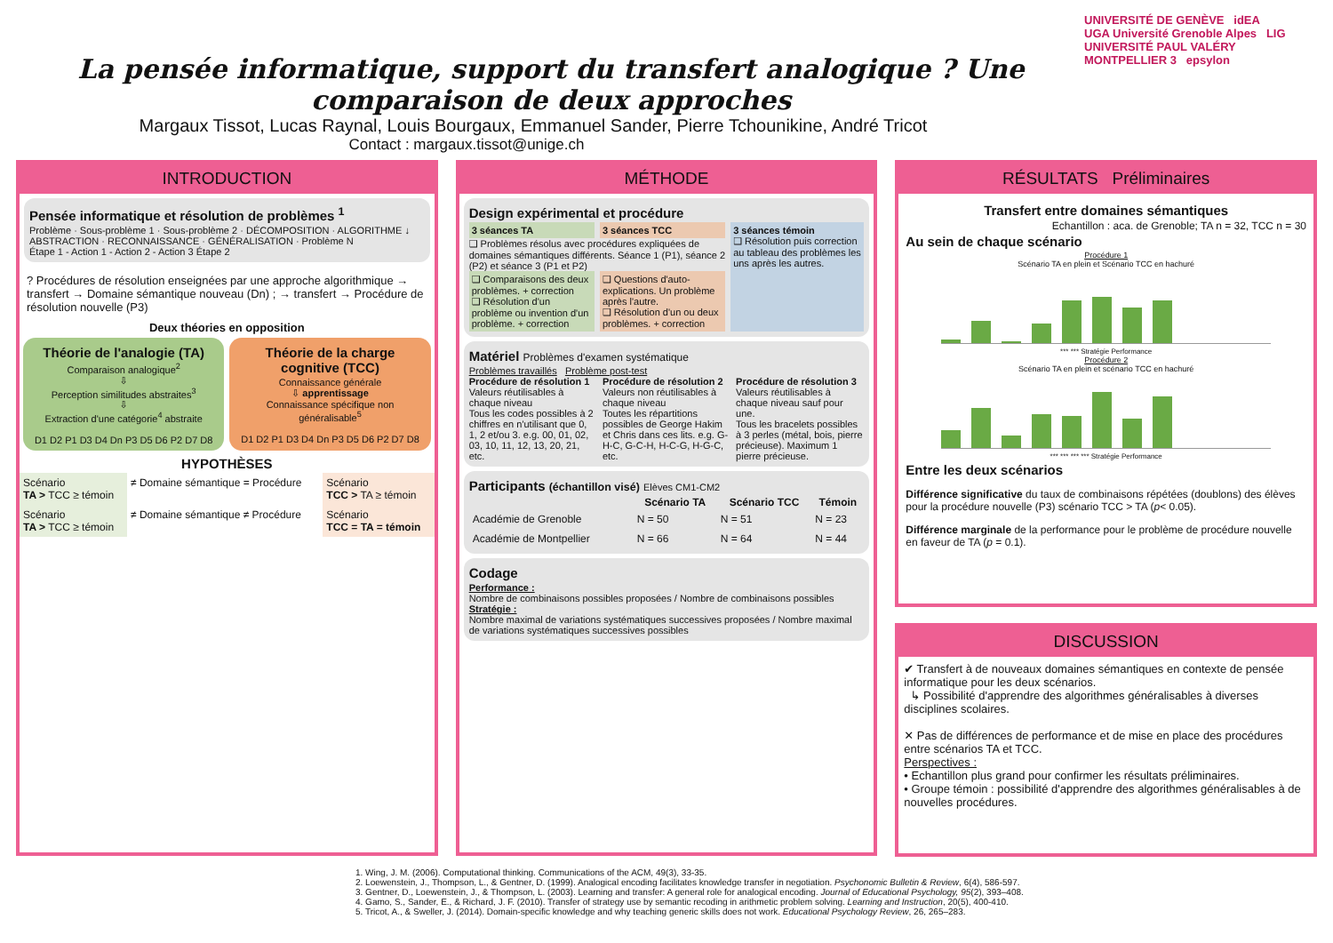UNIVERSITÉ DE GENÈVE idEA
UGA Université Grenoble Alpes LIG
UNIVERSITÉ PAUL VALÉRY MONTPELLIER 3 epsylon
La pensée informatique, support du transfert analogique ? Une comparaison de deux approches
Margaux Tissot, Lucas Raynal, Louis Bourgaux, Emmanuel Sander, Pierre Tchounikine, André Tricot
Contact : margaux.tissot@unige.ch
INTRODUCTION
Pensée informatique et résolution de problèmes <sup>1</sup>
Problème · Sous-problème 1 · Sous-problème 2 · DÉCOMPOSITION · ALGORITHME ↓ ABSTRACTION · RECONNAISSANCE · GÉNÉRALISATION · Problème N
Étape 1 - Action 1 - Action 2 - Action 3 Étape 2
? Procédures de résolution enseignées par une approche algorithmique → transfert → Domaine sémantique nouveau (Dn) ; → transfert → Procédure de résolution nouvelle (P3)
Deux théories en opposition
Théorie de l'analogie (TA)
Comparaison analogique<sup>2</sup>
⇩
Perception similitudes abstraites<sup>3</sup>
⇩
Extraction d'une catégorie<sup>4</sup> abstraite
D1 D2 P1 D3 D4 Dn P3 D5 D6 P2 D7 D8
Théorie de la charge cognitive (TCC)
Connaissance générale
⇩ apprentissage
Connaissance spécifique non généralisable<sup>5</sup>
D1 D2 P1 D3 D4 Dn P3 D5 D6 P2 D7 D8
HYPOTHÈSES
| Scénario TA > TCC ≥ témoin | ≠ Domaine sémantique = Procédure | Scénario TCC > TA ≥ témoin |
| Scénario TA > TCC ≥ témoin | ≠ Domaine sémantique ≠ Procédure | Scénario TCC = TA = témoin |
MÉTHODE
Design expérimental et procédure
3 séances TA 3 séances TCC
❑ Problèmes résolus avec procédures expliquées de domaines sémantiques différents. Séance 1 (P1), séance 2 (P2) et séance 3 (P1 et P2)
❑ Comparaisons des deux problèmes. + correction
❑ Résolution d'un problème ou invention d'un problème. + correction
❑ Questions d'auto-explications. Un problème après l'autre.
❑ Résolution d'un ou deux problèmes. + correction
3 séances témoin
❑ Résolution puis correction au tableau des problèmes les uns après les autres.
Matériel Problèmes d'examen systématique
Problèmes travaillés Problème post-test
Procédure de résolution 1
Valeurs réutilisables à chaque niveau
Tous les codes possibles à 2 chiffres en n'utilisant que 0, 1, 2 et/ou 3. e.g. 00, 01, 02, 03, 10, 11, 12, 13, 20, 21, etc.
Procédure de résolution 2
Valeurs non réutilisables à chaque niveau
Toutes les répartitions possibles de George Hakim et Chris dans ces lits. e.g. G-H-C, G-C-H, H-C-G, H-G-C, etc.
Procédure de résolution 3
Valeurs réutilisables à chaque niveau sauf pour une.
Tous les bracelets possibles à 3 perles (métal, bois, pierre précieuse). Maximum 1 pierre précieuse.
Participants (échantillon visé) Elèves CM1-CM2
| | Scénario TA | Scénario TCC | Témoin |
| --- | --- | --- | --- |
| Académie de Grenoble | N = 50 | N = 51 | N = 23 |
| Académie de Montpellier | N = 66 | N = 64 | N = 44 |
Codage
Performance :
Nombre de combinaisons possibles proposées / Nombre de combinaisons possibles
Stratégie :
Nombre maximal de variations systématiques successives proposées / Nombre maximal de variations systématiques successives possibles
RÉSULTATS Préliminaires
Transfert entre domaines sémantiques
Echantillon : aca. de Grenoble; TA n = 32, TCC n = 30
Au sein de chaque scénario
Procédure 1
Scénario TA en plein et Scénario TCC en hachuré
*** *** Stratégie Performance
Procédure 2
Scénario TA en plein et scénario TCC en hachuré
*** *** *** *** Stratégie Performance
Entre les deux scénarios
Différence significative du taux de combinaisons répétées (doublons) des élèves pour la procédure nouvelle (P3) scénario TCC > TA (p< 0.05).
Différence marginale de la performance pour le problème de procédure nouvelle en faveur de TA (p = 0.1).
DISCUSSION
✔ Transfert à de nouveaux domaines sémantiques en contexte de pensée informatique pour les deux scénarios.
↳ Possibilité d'apprendre des algorithmes généralisables à diverses disciplines scolaires.
✕ Pas de différences de performance et de mise en place des procédures entre scénarios TA et TCC.
Perspectives :
• Echantillon plus grand pour confirmer les résultats préliminaires.
• Groupe témoin : possibilité d'apprendre des algorithmes généralisables à de nouvelles procédures.
1. Wing, J. M. (2006). Computational thinking. Communications of the ACM, 49(3), 33-35.
2. Loewenstein, J., Thompson, L., & Gentner, D. (1999). Analogical encoding facilitates knowledge transfer in negotiation. Psychonomic Bulletin & Review, 6(4), 586-597.
3. Gentner, D., Loewenstein, J., & Thompson, L. (2003). Learning and transfer: A general role for analogical encoding. Journal of Educational Psychology, 95(2), 393–408.
4. Gamo, S., Sander, E., & Richard, J. F. (2010). Transfer of strategy use by semantic recoding in arithmetic problem solving. Learning and Instruction, 20(5), 400-410.
5. Tricot, A., & Sweller, J. (2014). Domain-specific knowledge and why teaching generic skills does not work. Educational Psychology Review, 26, 265–283.